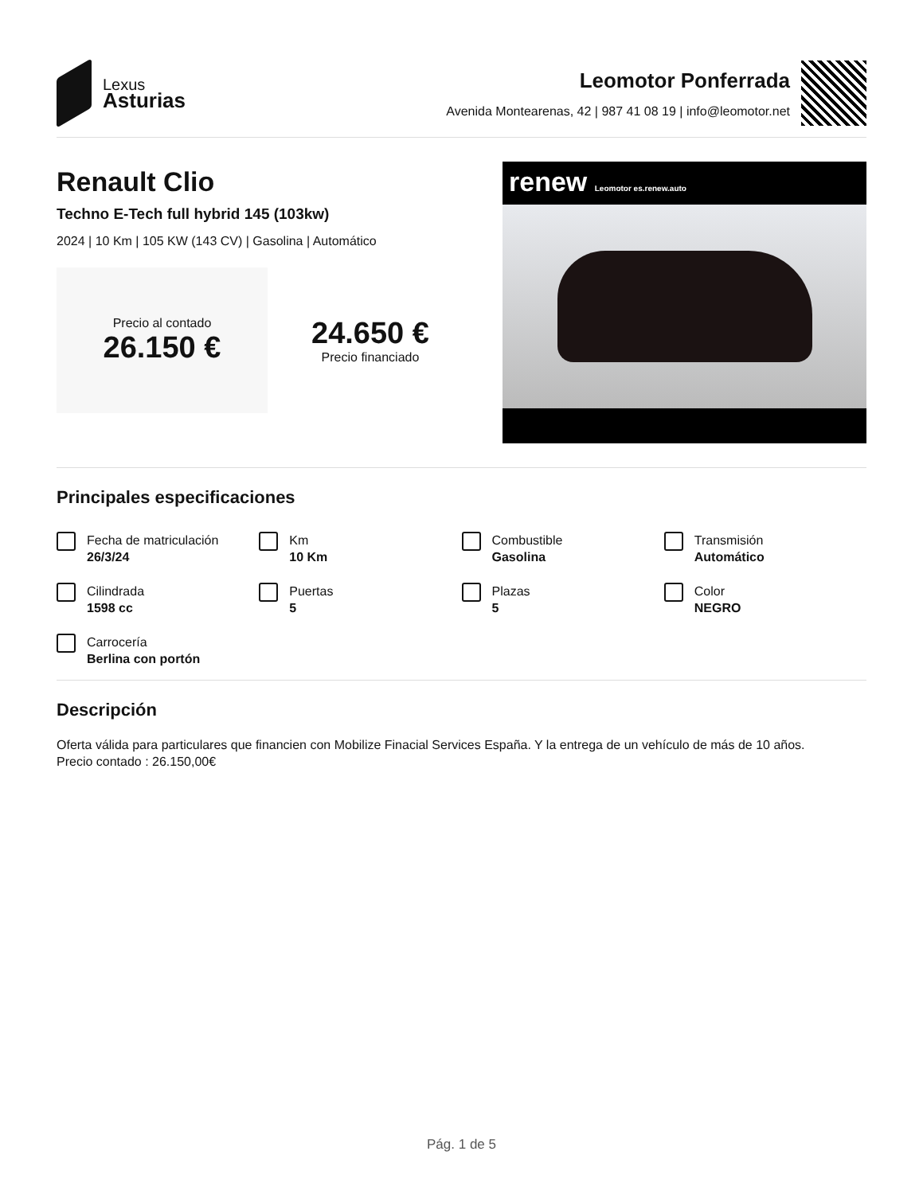Lexus
Asturias
Leomotor Ponferrada
Avenida Montearenas, 42 | 987 41 08 19 | info@leomotor.net
Renault Clio
Techno E-Tech full hybrid 145 (103kw)
2024 | 10 Km | 105 KW (143 CV) | Gasolina | Automático
Precio al contado
26.150 €
24.650 €
Precio financiado
renew Leomotor es.renew.auto
Principales especificaciones
Fecha de matriculación
26/3/24
Km
10 Km
Combustible
Gasolina
Transmisión
Automático
Cilindrada
1598 cc
Puertas
5
Plazas
5
Color
NEGRO
Carrocería
Berlina con portón
Descripción
Oferta válida para particulares que financien con Mobilize Finacial Services España. Y la entrega de un vehículo de más de 10 años.
Precio contado : 26.150,00€
Pág. 1 de 5